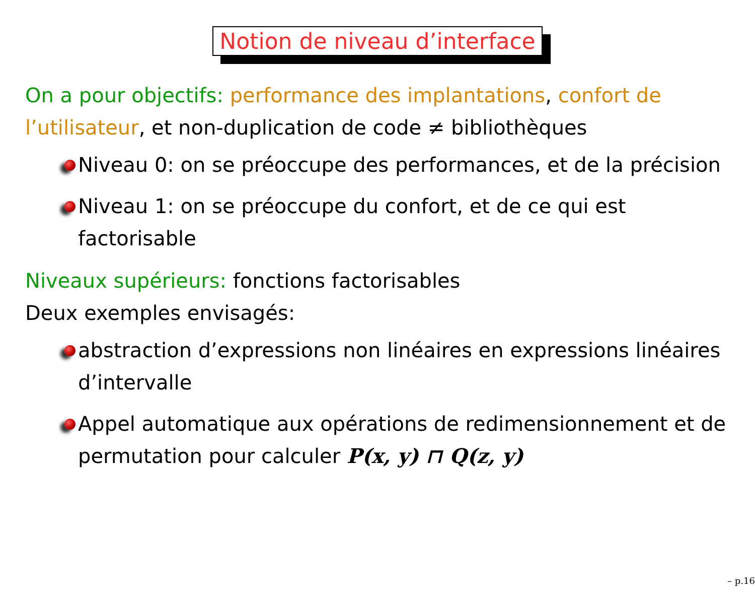Notion de niveau d’interface
On a pour objectifs: performance des implantations, confort de l’utilisateur, et non-duplication de code ≠ bibliothèques
Niveau 0: on se préoccupe des performances, et de la précision
Niveau 1: on se préoccupe du confort, et de ce qui est factorisable
Niveaux supérieurs: fonctions factorisables
Deux exemples envisagés:
abstraction d’expressions non linéaires en expressions linéaires d’intervalle
Appel automatique aux opérations de redimensionnement et de permutation pour calculer P(x, y) ⊓ Q(z, y)
– p.16